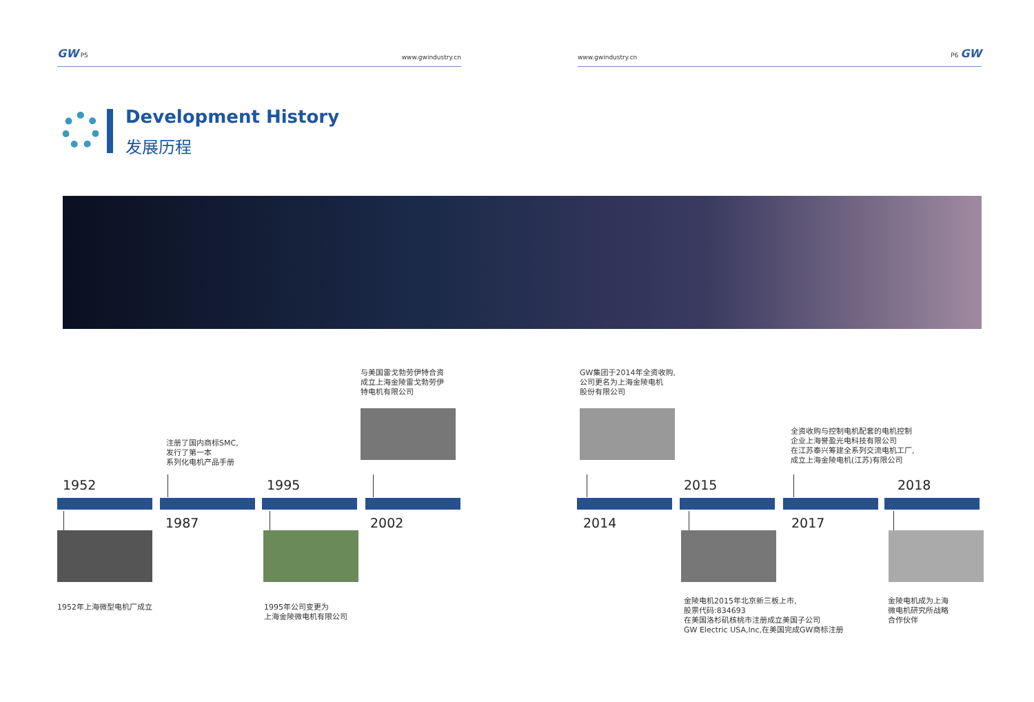GW P5 www.gwindustry.cn www.gwindustry.cn P6 GW
Development History
发展历程
注册了国内商标SMC,
发行了第一本
系列化电机产品手册
与美国雷戈勃劳伊特合资
成立上海金陵雷戈勃劳伊
特电机有限公司
GW集团于2014年全资收购,
公司更名为上海金陵电机
股份有限公司
全资收购与控制电机配套的电机控制
企业上海誉盈光电科技有限公司
在江苏泰兴筹建全系列交流电机工厂,
成立上海金陵电机(江苏)有限公司
1952 1995 2015 2018
1987 2002 2014 2017
1952年上海微型电机厂成立
1995年公司变更为
上海金陵微电机有限公司
金陵电机2015年北京新三板上市,
股票代码:834693
在美国洛杉矶核桃市注册成立美国子公司
GW Electric USA,lnc,在美国完成GW商标注册
金陵电机成为上海
微电机研究所战略
合作伙伴